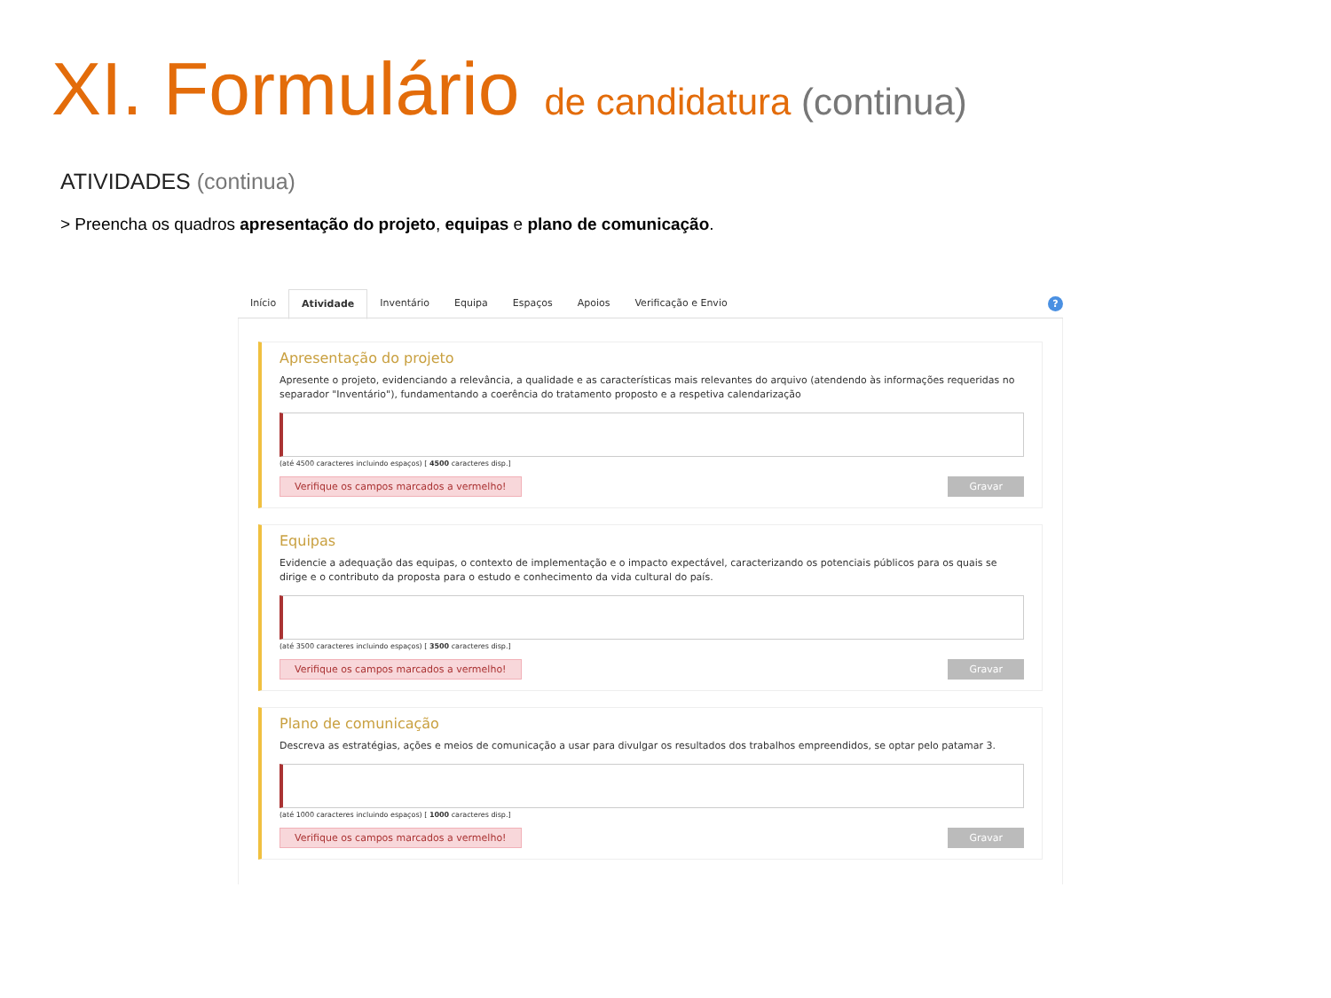XI. Formulário de candidatura (continua)
ATIVIDADES (continua)
> Preencha os quadros apresentação do projeto, equipas e plano de comunicação.
Início Atividade Inventário Equipa Espaços Apoios Verificação e Envio
?
Apresentação do projeto
Apresente o projeto, evidenciando a relevância, a qualidade e as características mais relevantes do arquivo (atendendo às informações requeridas no separador "Inventário"), fundamentando a coerência do tratamento proposto e a respetiva calendarização
(até 4500 caracteres incluindo espaços) [ 4500 caracteres disp.]
Verifique os campos marcados a vermelho! Gravar
Equipas
Evidencie a adequação das equipas, o contexto de implementação e o impacto expectável, caracterizando os potenciais públicos para os quais se dirige e o contributo da proposta para o estudo e conhecimento da vida cultural do país.
(até 3500 caracteres incluindo espaços) [ 3500 caracteres disp.]
Verifique os campos marcados a vermelho! Gravar
Plano de comunicação
Descreva as estratégias, ações e meios de comunicação a usar para divulgar os resultados dos trabalhos empreendidos, se optar pelo patamar 3.
(até 1000 caracteres incluindo espaços) [ 1000 caracteres disp.]
Verifique os campos marcados a vermelho! Gravar